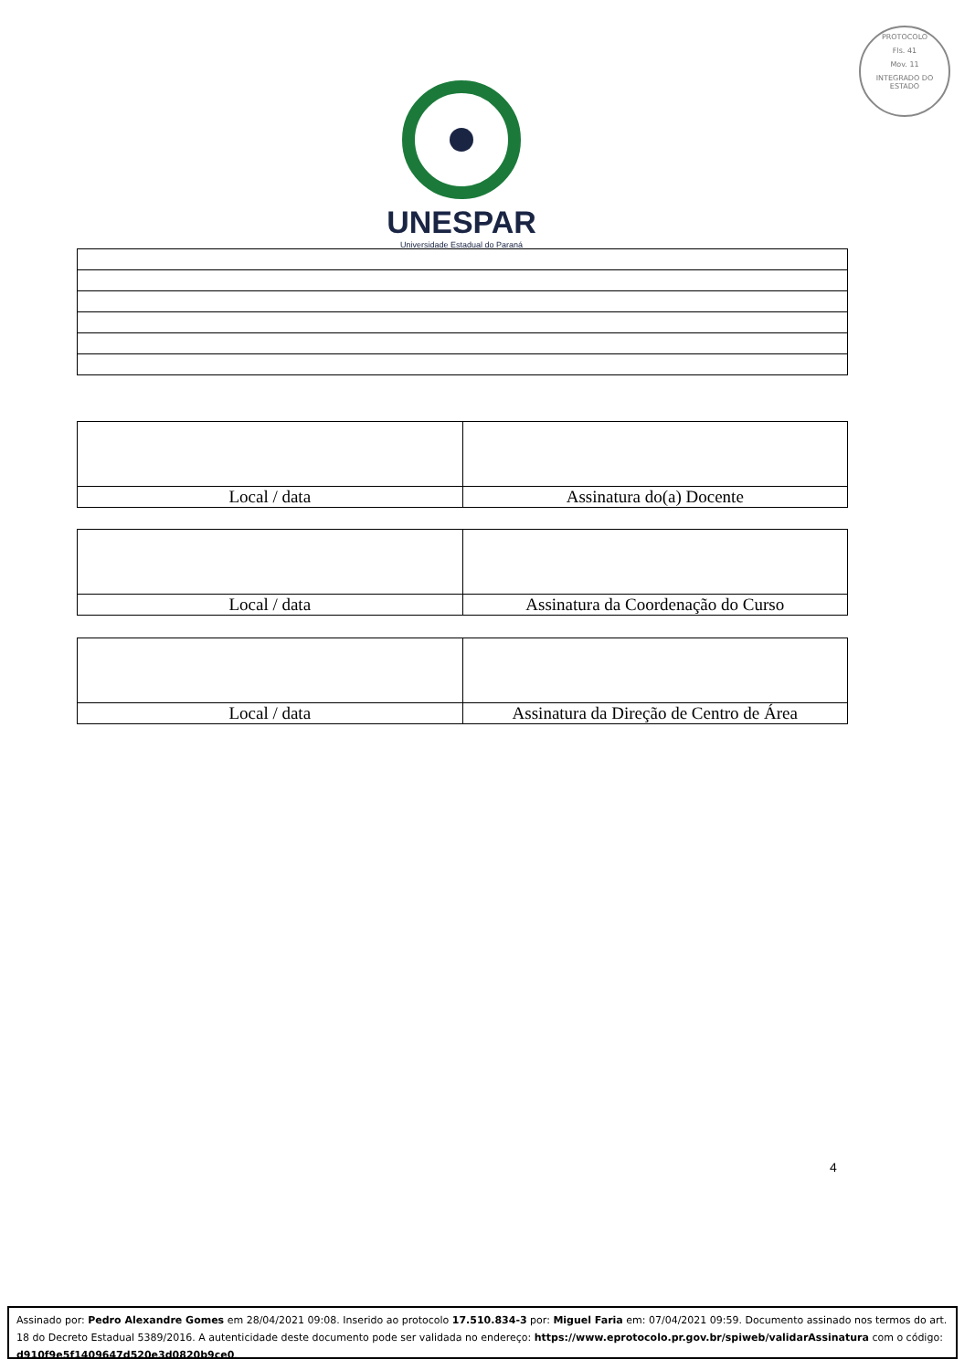PROTOCOLO
Fls. 41
Mov. 11
INTEGRADO DO ESTADO
UNESPAR
Universidade Estadual do Paraná
| Local / data | Assinatura do(a) Docente |
| Local / data | Assinatura da Coordenação do Curso |
| Local / data | Assinatura da Direção de Centro de Área |
4
Assinado por: Pedro Alexandre Gomes em 28/04/2021 09:08. Inserido ao protocolo 17.510.834-3 por: Miguel Faria em: 07/04/2021 09:59. Documento assinado nos termos do art. 18 do Decreto Estadual 5389/2016. A autenticidade deste documento pode ser validada no endereço: https://www.eprotocolo.pr.gov.br/spiweb/validarAssinatura com o código: d910f9e5f1409647d520e3d0820b9ce0.